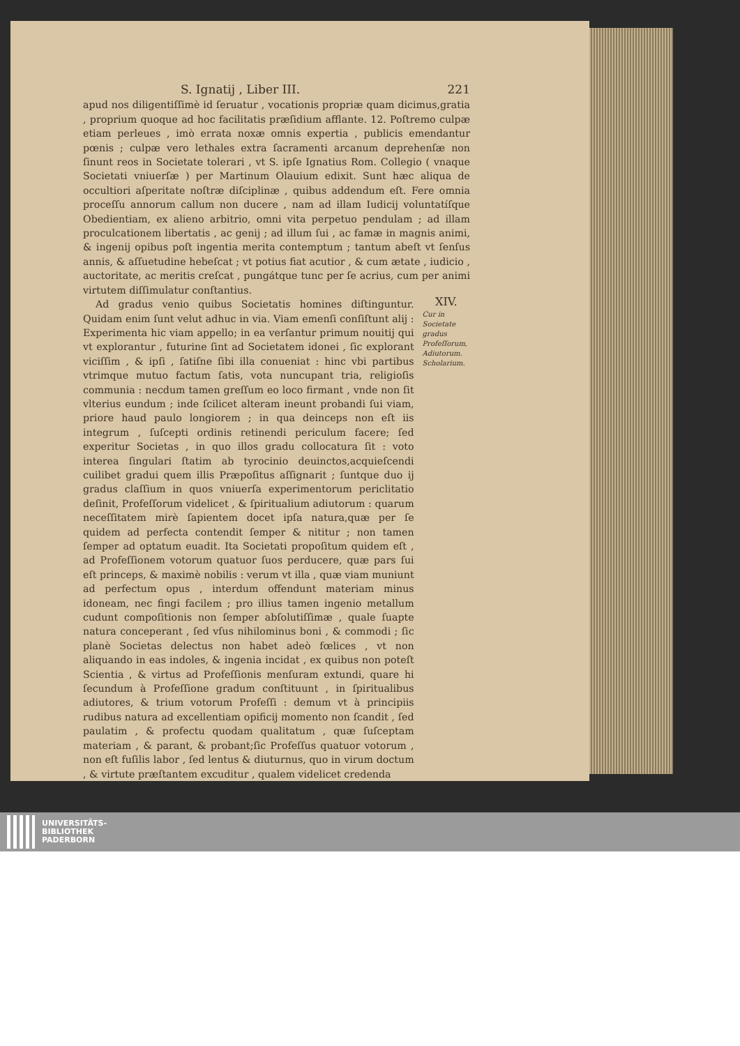S. Ignatij , Liber III. 221
apud nos diligentiſſimè id ſeruatur , vocationis propriæ quam dicimus,gratia , proprium quoque ad hoc facilitatis præſidium afflante. 12. Poſtremo culpæ etiam perleues , imò errata noxæ omnis expertia , publicis emendantur pœnis ; culpæ vero lethales extra ſacramenti arcanum deprehenſæ non ſinunt reos in Societate tolerari , vt S. ipſe Ignatius Rom. Collegio ( vnaque Societati vniuerſæ ) per Martinum Olauium edixit. Sunt hæc aliqua de occultiori aſperitate noſtræ diſciplinæ , quibus addendum eſt. Fere omnia proceſſu annorum callum non ducere , nam ad illam Iudicij voluntatíſque Obedientiam, ex alieno arbitrio, omni vita perpetuo pendulam ; ad illam proculcationem libertatis , ac genij ; ad illum ſui , ac famæ in magnis animi, & ingenij opibus poſt ingentia merita contemptum ; tantum abeſt vt ſenſus annis, & aſſuetudine hebeſcat ; vt potius fiat acutior , & cum ætate , iudicio , auctoritate, ac meritis creſcat , pungátque tunc per ſe acrius, cum per animi virtutem diſſimulatur conſtantius.
Ad gradus venio quibus Societatis homines diſtinguntur. Quidam enim ſunt velut adhuc in via. Viam emenſi conſiſtunt alij : Experimenta hic viam appello; in ea verſantur primum nouitij qui vt explorantur , futurine ſint ad Societatem idonei , ſic explorant viciſſim , & ipſi , ſatiſne ſibi illa conueniat : hinc vbi partibus vtrimque mutuo factum ſatis, vota nuncupant tria, religioſis communia : necdum tamen greſſum eo loco firmant , vnde non ſit vlterius eundum ; inde ſcilicet alteram ineunt probandi ſui viam, priore haud paulo longiorem ; in qua deinceps non eſt iis integrum , ſuſcepti ordinis retinendi periculum facere; ſed experitur Societas , in quo illos gradu collocatura ſit : voto interea ſingulari ſtatim ab tyrocinio deuinctos,acquieſcendi cuilibet gradui quem illis Præpoſitus aſſignarit ; ſuntque duo ij gradus claſſium in quos vniuerſa experimentorum periclitatio deſinit, Profeſſorum videlicet , & ſpiritualium adiutorum : quarum neceſſitatem mirè ſapientem docet ipſa natura,quæ per ſe quidem ad perfecta contendit ſemper & nititur ; non tamen ſemper ad optatum euadit. Ita Societati propoſitum quidem eſt , ad Profeſſionem votorum quatuor ſuos perducere, quæ pars ſui eſt princeps, & maximè nobilis : verum vt illa , quæ viam muniunt ad perfectum opus , interdum offendunt materiam minus idoneam, nec fingi facilem ; pro illius tamen ingenio metallum cudunt compoſitionis non ſemper abſolutiſſimæ , quale ſuapte natura conceperant , ſed vſus nihilominus boni , & commodi ; ſic planè Societas delectus non habet adeò fœlices , vt non aliquando in eas indoles, & ingenia incidat , ex quibus non poteſt Scientia , & virtus ad Profeſſionis menſuram extundi, quare hi ſecundum à Profeſſione gradum conſtituunt , in ſpiritualibus adiutores, & trium votorum Profeſſi : demum vt à principiis rudibus natura ad excellentiam opificij momento non ſcandit , ſed paulatim , & profectu quodam qualitatum , quæ ſuſceptam materiam , & parant, & probant;ſic Profeſſus quatuor votorum , non eſt fuſilis labor , ſed lentus & diuturnus, quo in virum doctum , & virtute præſtantem excuditur , qualem videlicet credenda
XIV.
Cur in Societate gradus Profeſſorum, Adiutorum. Scholarium.
UNIVERSITÄTS-
BIBLIOTHEK
PADERBORN